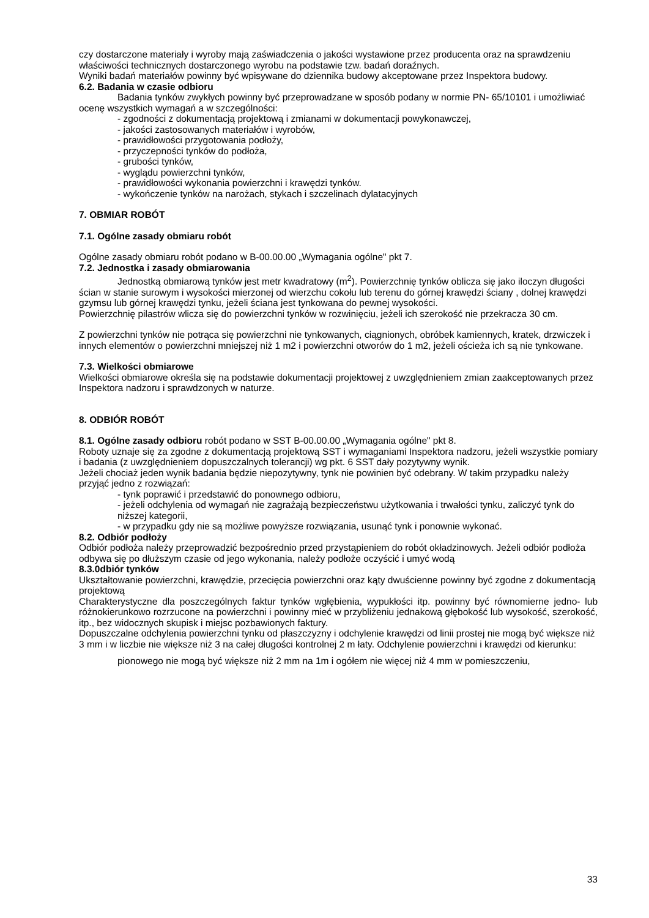czy dostarczone materiały i wyroby mają zaświadczenia o jakości wystawione przez producenta oraz na sprawdzeniu właściwości technicznych dostarczonego wyrobu na podstawie tzw. badań doraźnych.
Wyniki badań materiałów powinny być wpisywane do dziennika budowy akceptowane przez Inspektora budowy.
6.2. Badania w czasie odbioru
Badania tynków zwykłych powinny być przeprowadzane w sposób podany w normie PN- 65/10101 i umożliwiać ocenę wszystkich wymagań a w szczególności:
- zgodności z dokumentacją projektową i zmianami w dokumentacji powykonawczej,
- jakości zastosowanych materiałów i wyrobów,
- prawidłowości przygotowania podłoży,
- przyczepności tynków do podłoża,
- grubości tynków,
- wyglądu powierzchni tynków,
- prawidłowości wykonania powierzchni i krawędzi tynków.
- wykończenie tynków na narożach, stykach i szczelinach dylatacyjnych
7. OBMIAR ROBÓT
7.1. Ogólne zasady obmiaru robót
Ogólne zasady obmiaru robót podano w B-00.00.00 „Wymagania ogólne" pkt 7.
7.2. Jednostka i zasady obmiarowania
Jednostką obmiarową tynków jest metr kwadratowy (m<sup>2</sup>). Powierzchnię tynków oblicza się jako iloczyn długości ścian w stanie surowym i wysokości mierzonej od wierzchu cokołu lub terenu do górnej krawędzi ściany , dolnej krawędzi gzymsu lub górnej krawędzi tynku, jeżeli ściana jest tynkowana do pewnej wysokości.
Powierzchnię pilastrów wlicza się do powierzchni tynków w rozwinięciu, jeżeli ich szerokość nie przekracza 30 cm.
Z powierzchni tynków nie potrąca się powierzchni nie tynkowanych, ciągnionych, obróbek kamiennych, kratek, drzwiczek i innych elementów o powierzchni mniejszej niż 1 m2 i powierzchni otworów do 1 m2, jeżeli ościeża ich są nie tynkowane.
7.3. Wielkości obmiarowe
Wielkości obmiarowe określa się na podstawie dokumentacji projektowej z uwzględnieniem zmian zaakceptowanych przez Inspektora nadzoru i sprawdzonych w naturze.
8. ODBIÓR ROBÓT
8.1. Ogólne zasady odbioru robót podano w SST B-00.00.00 „Wymagania ogólne" pkt 8.
Roboty uznaje się za zgodne z dokumentacją projektową SST i wymaganiami Inspektora nadzoru, jeżeli wszystkie pomiary i badania (z uwzględnieniem dopuszczalnych tolerancji) wg pkt. 6 SST dały pozytywny wynik.
Jeżeli chociaż jeden wynik badania będzie niepozytywny, tynk nie powinien być odebrany. W takim przypadku należy przyjąć jedno z rozwiązań:
- tynk poprawić i przedstawić do ponownego odbioru,
- jeżeli odchylenia od wymagań nie zagrażają bezpieczeństwu użytkowania i trwałości tynku, zaliczyć tynk do niższej kategorii,
- w przypadku gdy nie są możliwe powyższe rozwiązania, usunąć tynk i ponownie wykonać.
8.2. Odbiór podłoży
Odbiór podłoża należy przeprowadzić bezpośrednio przed przystąpieniem do robót okładzinowych. Jeżeli odbiór podłoża odbywa się po dłuższym czasie od jego wykonania, należy podłoże oczyścić i umyć wodą
8.3.0dbiór tynków
Ukształtowanie powierzchni, krawędzie, przecięcia powierzchni oraz kąty dwuścienne powinny być zgodne z dokumentacją projektową
Charakterystyczne dla poszczególnych faktur tynków wgłębienia, wypukłości itp. powinny być równomierne jedno- lub różnokierunkowo rozrzucone na powierzchni i powinny mieć w przybliżeniu jednakową głębokość lub wysokość, szerokość, itp., bez widocznych skupisk i miejsc pozbawionych faktury.
Dopuszczalne odchylenia powierzchni tynku od płaszczyzny i odchylenie krawędzi od linii prostej nie mogą być większe niż 3 mm i w liczbie nie większe niż 3 na całej długości kontrolnej 2 m łaty. Odchylenie powierzchni i krawędzi od kierunku:
pionowego nie mogą być większe niż 2 mm na 1m i ogółem nie więcej niż 4 mm w pomieszczeniu,
33